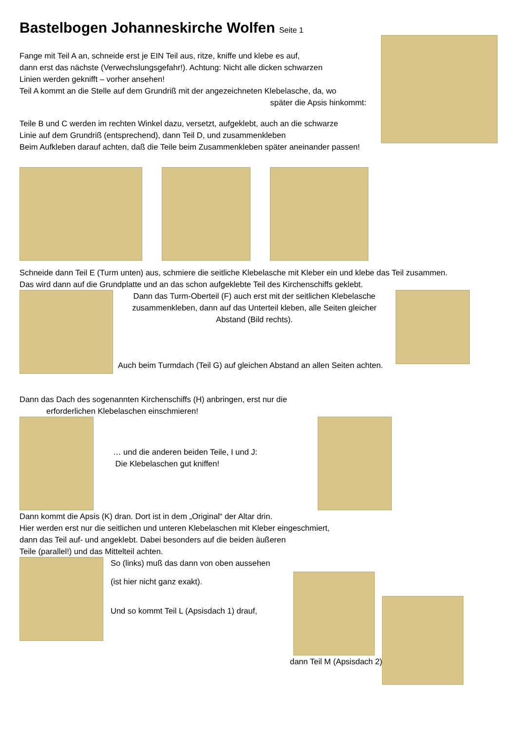Bastelbogen Johanneskirche Wolfen Seite 1
Fange mit Teil A an, schneide erst je EIN Teil aus, ritze, kniffe und klebe es auf,
dann erst das nächste (Verwechslungsgefahr!). Achtung: Nicht alle dicken schwarzen
Linien werden geknifft – vorher ansehen!
Teil A kommt an die Stelle auf dem Grundriß mit der angezeichneten Klebelasche, da, wo
später die Apsis hinkommt:
Teile B und C werden im rechten Winkel dazu, versetzt, aufgeklebt, auch an die schwarze
Linie auf dem Grundriß (entsprechend), dann Teil D, und zusammenkleben
Beim Aufkleben darauf achten, daß die Teile beim Zusammenkleben später aneinander passen!
Schneide dann Teil E (Turm unten) aus, schmiere die seitliche Klebelasche mit Kleber ein und klebe das Teil zusammen.
Das wird dann auf die Grundplatte und an das schon aufgeklebte Teil des Kirchenschiffs geklebt.
Dann das Turm-Oberteil (F) auch erst mit der seitlichen Klebelasche
zusammenkleben, dann auf das Unterteil kleben, alle Seiten gleicher
Abstand (Bild rechts).
Auch beim Turmdach (Teil G) auf gleichen Abstand an allen Seiten achten.
Dann das Dach des sogenannten Kirchenschiffs (H) anbringen, erst nur die
erforderlichen Klebelaschen einschmieren!
… und die anderen beiden Teile, I und J:
Die Klebelaschen gut kniffen!
Dann kommt die Apsis (K) dran. Dort ist in dem „Original“ der Altar drin.
Hier werden erst nur die seitlichen und unteren Klebelaschen mit Kleber eingeschmiert,
dann das Teil auf- und angeklebt. Dabei besonders auf die beiden äußeren
Teile (parallel!) und das Mittelteil achten.
So (links) muß das dann von oben aussehen
(ist hier nicht ganz exakt).
Und so kommt Teil L (Apsisdach 1) drauf,
dann Teil M (Apsisdach 2)